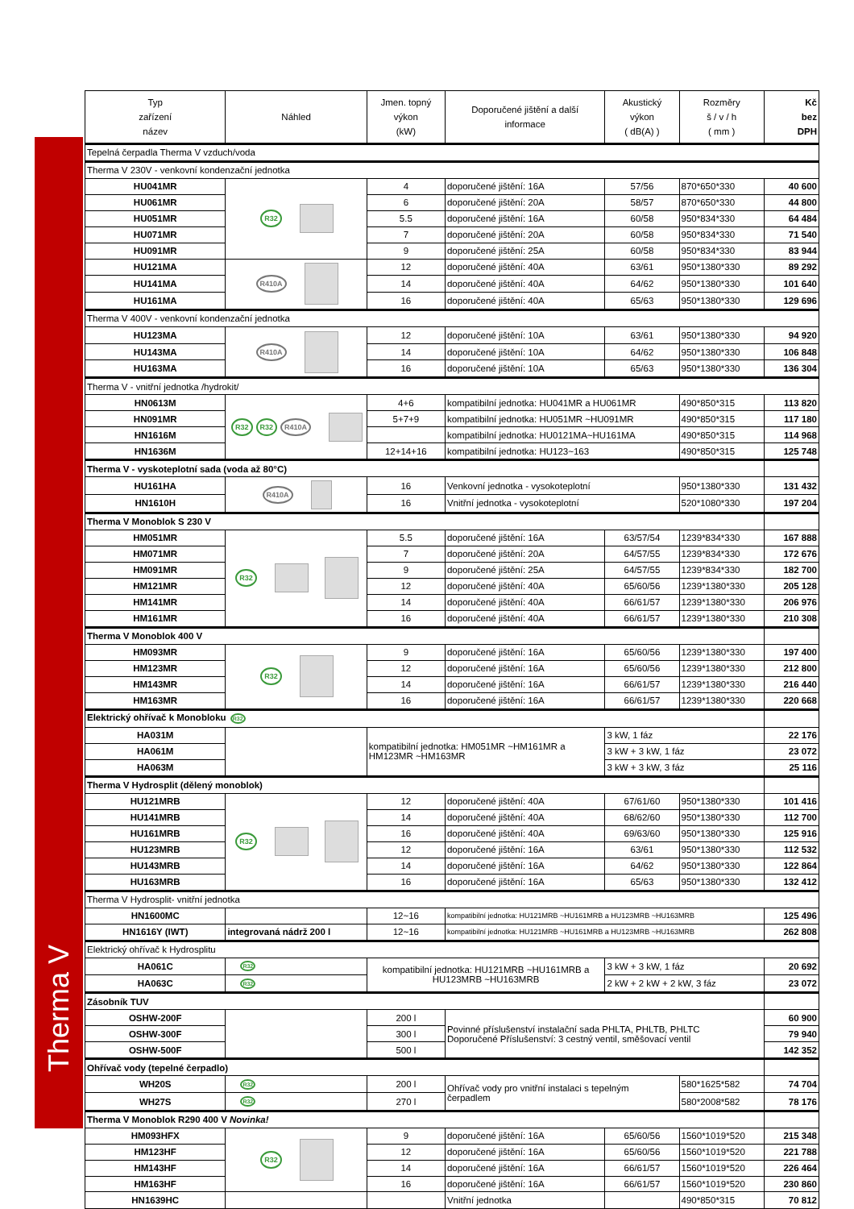Therma V
| Typ zařízení název | Náhled | Jmen. topný výkon (kW) | Doporučené jištění a další informace | Akustický výkon ( dB(A) ) | Rozměry š / v / h ( mm ) | Kč bez DPH |
| --- | --- | --- | --- | --- | --- | --- |
| Tepelná čerpadla Therma V vzduch/voda | | | | | | |
| Therma V 230V - venkovní kondenzační jednotka | | | | | | |
| HU041MR | R32 | 4 | doporučené jištění: 16A | 57/56 | 870*650*330 | 40 600 |
| HU061MR | | 6 | doporučené jištění: 20A | 58/57 | 870*650*330 | 44 800 |
| HU051MR | | 5.5 | doporučené jištění: 16A | 60/58 | 950*834*330 | 64 484 |
| HU071MR | | 7 | doporučené jištění: 20A | 60/58 | 950*834*330 | 71 540 |
| HU091MR | | 9 | doporučené jištění: 25A | 60/58 | 950*834*330 | 83 944 |
| HU121MA | R410A | 12 | doporučené jištění: 40A | 63/61 | 950*1380*330 | 89 292 |
| HU141MA | | 14 | doporučené jištění: 40A | 64/62 | 950*1380*330 | 101 640 |
| HU161MA | | 16 | doporučené jištění: 40A | 65/63 | 950*1380*330 | 129 696 |
| Therma V 400V - venkovní kondenzační jednotka | | | | | | |
| HU123MA | R410A | 12 | doporučené jištění: 10A | 63/61 | 950*1380*330 | 94 920 |
| HU143MA | | 14 | doporučené jištění: 10A | 64/62 | 950*1380*330 | 106 848 |
| HU163MA | | 16 | doporučené jištění: 10A | 65/63 | 950*1380*330 | 136 304 |
| Therma V - vnitřní jednotka /hydrokit/ | | | | | | |
| HN0613M | R32 R32 R410A | 4+6 | kompatibilní jednotka: HU041MR a HU061MR | | 490*850*315 | 113 820 |
| HN091MR | | 5+7+9 | kompatibilní jednotka: HU051MR ~HU091MR | | 490*850*315 | 117 180 |
| HN1616M | | | kompatibilní jednotka: HU0121MA~HU161MA | | 490*850*315 | 114 968 |
| HN1636M | | 12+14+16 | kompatibilní jednotka: HU123~163 | | 490*850*315 | 125 748 |
| Therma V - vyskoteplotní sada (voda až 80°C) | | | | | | |
| HU161HA | R410A | 16 | Venkovní jednotka - vysokoteplotní | | 950*1380*330 | 131 432 |
| HN1610H | | 16 | Vnitřní jednotka - vysokoteplotní | | 520*1080*330 | 197 204 |
| Therma V Monoblok S 230 V | | | | | | |
| HM051MR | R32 | 5.5 | doporučené jištění: 16A | 63/57/54 | 1239*834*330 | 167 888 |
| HM071MR | | 7 | doporučené jištění: 20A | 64/57/55 | 1239*834*330 | 172 676 |
| HM091MR | | 9 | doporučené jištění: 25A | 64/57/55 | 1239*834*330 | 182 700 |
| HM121MR | | 12 | doporučené jištění: 40A | 65/60/56 | 1239*1380*330 | 205 128 |
| HM141MR | | 14 | doporučené jištění: 40A | 66/61/57 | 1239*1380*330 | 206 976 |
| HM161MR | | 16 | doporučené jištění: 40A | 66/61/57 | 1239*1380*330 | 210 308 |
| Therma V Monoblok 400 V | | | | | | |
| HM093MR | R32 | 9 | doporučené jištění: 16A | 65/60/56 | 1239*1380*330 | 197 400 |
| HM123MR | | 12 | doporučené jištění: 16A | 65/60/56 | 1239*1380*330 | 212 800 |
| HM143MR | | 14 | doporučené jištění: 16A | 66/61/57 | 1239*1380*330 | 216 440 |
| HM163MR | | 16 | doporučené jištění: 16A | 66/61/57 | 1239*1380*330 | 220 668 |
| Elektrický ohřívač k Monobloku R32 | | | | | | |
| HA031M | | kompatibilní jednotka: HM051MR ~HM161MR a HM123MR ~HM163MR | | 3 kW, 1 fáz | | 22 176 |
| HA061M | | | | 3 kW + 3 kW, 1 fáz | | 23 072 |
| HA063M | | | | 3 kW + 3 kW, 3 fáz | | 25 116 |
| Therma V Hydrosplit (dělený monoblok) | | | | | | |
| HU121MRB | R32 | 12 | doporučené jištění: 40A | 67/61/60 | 950*1380*330 | 101 416 |
| HU141MRB | | 14 | doporučené jištění: 40A | 68/62/60 | 950*1380*330 | 112 700 |
| HU161MRB | | 16 | doporučené jištění: 40A | 69/63/60 | 950*1380*330 | 125 916 |
| HU123MRB | | 12 | doporučené jištění: 16A | 63/61 | 950*1380*330 | 112 532 |
| HU143MRB | | 14 | doporučené jištění: 16A | 64/62 | 950*1380*330 | 122 864 |
| HU163MRB | | 16 | doporučené jištění: 16A | 65/63 | 950*1380*330 | 132 412 |
| Therma V Hydrosplit- vnitřní jednotka | | | | | | |
| HN1600MC | | 12~16 | kompatibilní jednotka: HU121MRB ~HU161MRB a HU123MRB ~HU163MRB | | | 125 496 |
| HN1616Y (IWT) | integrovaná nádrž 200 l | 12~16 | kompatibilní jednotka: HU121MRB ~HU161MRB a HU123MRB ~HU163MRB | | | 262 808 |
| Elektrický ohřívač k Hydrosplitu | | | | | | |
| HA061C | R32 | kompatibilní jednotka: HU121MRB ~HU161MRB a HU123MRB ~HU163MRB | | 3 kW + 3 kW, 1 fáz | | 20 692 |
| HA063C | R32 | | | 2 kW + 2 kW + 2 kW, 3 fáz | | 23 072 |
| Zásobník TUV | | | | | | |
| OSHW-200F | | 200 l | Povinné příslušenství instalační sada PHLTA, PHLTB, PHLTC Doporučené Příslušenství: 3 cestný ventil, směšovací ventil | | | 60 900 |
| OSHW-300F | | 300 l | | | | 79 940 |
| OSHW-500F | | 500 l | | | | 142 352 |
| Ohřívač vody (tepelné čerpadlo) | | | | | | |
| WH20S | R32 | 200 l | Ohřívač vody pro vnitřní instalaci s tepelným čerpadlem | | 580*1625*582 | 74 704 |
| WH27S | R32 | 270 l | | | 580*2008*582 | 78 176 |
| Therma V Monoblok R290 400 V Novinka! | | | | | | |
| HM093HFX | R32 | 9 | doporučené jištění: 16A | 65/60/56 | 1560*1019*520 | 215 348 |
| HM123HF | | 12 | doporučené jištění: 16A | 65/60/56 | 1560*1019*520 | 221 788 |
| HM143HF | | 14 | doporučené jištění: 16A | 66/61/57 | 1560*1019*520 | 226 464 |
| HM163HF | | 16 | doporučené jištění: 16A | 66/61/57 | 1560*1019*520 | 230 860 |
| HN1639HC | | | Vnitřní jednotka | | 490*850*315 | 70 812 |